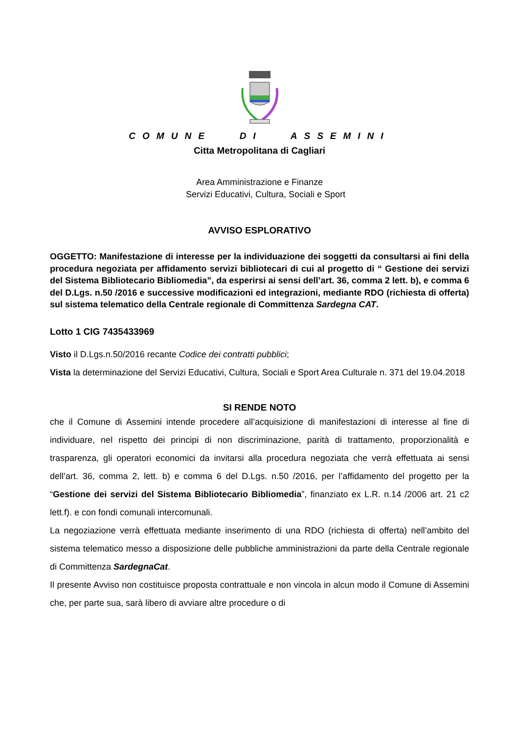COMUNE DI ASSEMINI
Citta Metropolitana di Cagliari
Area Amministrazione e Finanze
Servizi Educativi, Cultura, Sociali e Sport
AVVISO ESPLORATIVO
OGGETTO: Manifestazione di interesse per la individuazione dei soggetti da consultarsi ai fini della procedura negoziata per affidamento servizi bibliotecari di cui al progetto di “ Gestione dei servizi del Sistema Bibliotecario Bibliomedia”, da esperirsi ai sensi dell’art. 36, comma 2 lett. b), e comma 6 del D.Lgs. n.50 /2016 e successive modificazioni ed integrazioni, mediante RDO (richiesta di offerta) sul sistema telematico della Centrale regionale di Committenza Sardegna CAT.
Lotto 1 CIG 7435433969
Visto il D.Lgs.n.50/2016 recante Codice dei contratti pubblici;
Vista la determinazione del Servizi Educativi, Cultura, Sociali e Sport Area Culturale n. 371 del 19.04.2018
SI RENDE NOTO
che il Comune di Assemini intende procedere all’acquisizione di manifestazioni di interesse al fine di individuare, nel rispetto dei principi di non discriminazione, parità di trattamento, proporzionalità e trasparenza, gli operatori economici da invitarsi alla procedura negoziata che verrà effettuata ai sensi dell’art. 36, comma 2, lett. b) e comma 6 del D.Lgs. n.50 /2016, per l’affidamento del progetto per la “Gestione dei servizi del Sistema Bibliotecario Bibliomedia”, finanziato ex L.R. n.14 /2006 art. 21 c2 lett.f). e con fondi comunali intercomunali.
La negoziazione verrà effettuata mediante inserimento di una RDO (richiesta di offerta) nell’ambito del sistema telematico messo a disposizione delle pubbliche amministrazioni da parte della Centrale regionale di Committenza SardegnaCat.
Il presente Avviso non costituisce proposta contrattuale e non vincola in alcun modo il Comune di Assemini che, per parte sua, sarà libero di avviare altre procedure o di